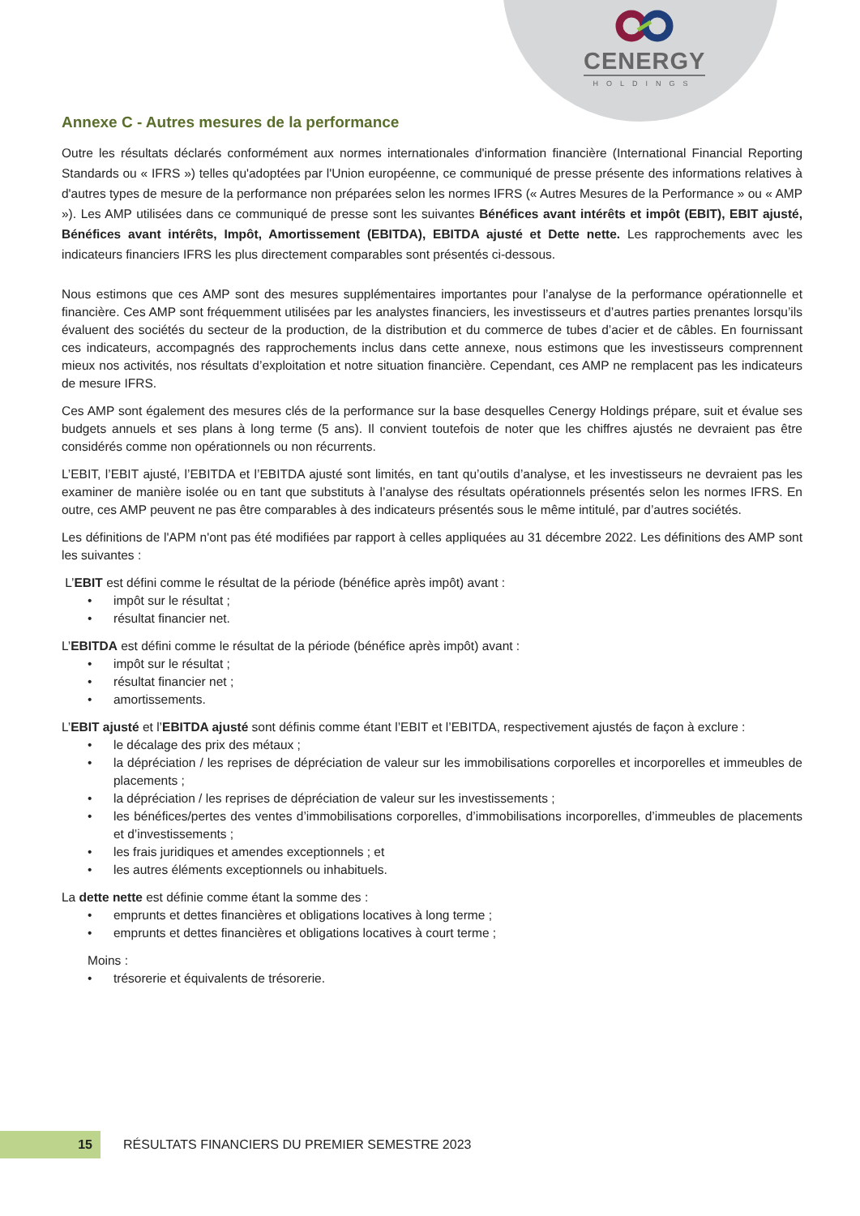CENERGY
HOLDINGS
Annexe C - Autres mesures de la performance
Outre les résultats déclarés conformément aux normes internationales d'information financière (International Financial Reporting Standards ou « IFRS ») telles qu'adoptées par l'Union européenne, ce communiqué de presse présente des informations relatives à d'autres types de mesure de la performance non préparées selon les normes IFRS (« Autres Mesures de la Performance » ou « AMP »). Les AMP utilisées dans ce communiqué de presse sont les suivantes Bénéfices avant intérêts et impôt (EBIT), EBIT ajusté, Bénéfices avant intérêts, Impôt, Amortissement (EBITDA), EBITDA ajusté et Dette nette. Les rapprochements avec les indicateurs financiers IFRS les plus directement comparables sont présentés ci-dessous.
Nous estimons que ces AMP sont des mesures supplémentaires importantes pour l’analyse de la performance opérationnelle et financière. Ces AMP sont fréquemment utilisées par les analystes financiers, les investisseurs et d’autres parties prenantes lorsqu’ils évaluent des sociétés du secteur de la production, de la distribution et du commerce de tubes d’acier et de câbles. En fournissant ces indicateurs, accompagnés des rapprochements inclus dans cette annexe, nous estimons que les investisseurs comprennent mieux nos activités, nos résultats d’exploitation et notre situation financière. Cependant, ces AMP ne remplacent pas les indicateurs de mesure IFRS.
Ces AMP sont également des mesures clés de la performance sur la base desquelles Cenergy Holdings prépare, suit et évalue ses budgets annuels et ses plans à long terme (5 ans). Il convient toutefois de noter que les chiffres ajustés ne devraient pas être considérés comme non opérationnels ou non récurrents.
L’EBIT, l’EBIT ajusté, l’EBITDA et l’EBITDA ajusté sont limités, en tant qu’outils d’analyse, et les investisseurs ne devraient pas les examiner de manière isolée ou en tant que substituts à l’analyse des résultats opérationnels présentés selon les normes IFRS. En outre, ces AMP peuvent ne pas être comparables à des indicateurs présentés sous le même intitulé, par d’autres sociétés.
Les définitions de l'APM n'ont pas été modifiées par rapport à celles appliquées au 31 décembre 2022. Les définitions des AMP sont les suivantes :
L’EBIT est défini comme le résultat de la période (bénéfice après impôt) avant :
• impôt sur le résultat ;
• résultat financier net.
L’EBITDA est défini comme le résultat de la période (bénéfice après impôt) avant :
• impôt sur le résultat ;
• résultat financier net ;
• amortissements.
L’EBIT ajusté et l’EBITDA ajusté sont définis comme étant l’EBIT et l’EBITDA, respectivement ajustés de façon à exclure :
• le décalage des prix des métaux ;
• la dépréciation / les reprises de dépréciation de valeur sur les immobilisations corporelles et incorporelles et immeubles de placements ;
• la dépréciation / les reprises de dépréciation de valeur sur les investissements ;
• les bénéfices/pertes des ventes d’immobilisations corporelles, d’immobilisations incorporelles, d’immeubles de placements et d’investissements ;
• les frais juridiques et amendes exceptionnels ; et
• les autres éléments exceptionnels ou inhabituels.
La dette nette est définie comme étant la somme des :
• emprunts et dettes financières et obligations locatives à long terme ;
• emprunts et dettes financières et obligations locatives à court terme ;
Moins :
• trésorerie et équivalents de trésorerie.
15
RÉSULTATS FINANCIERS DU PREMIER SEMESTRE 2023